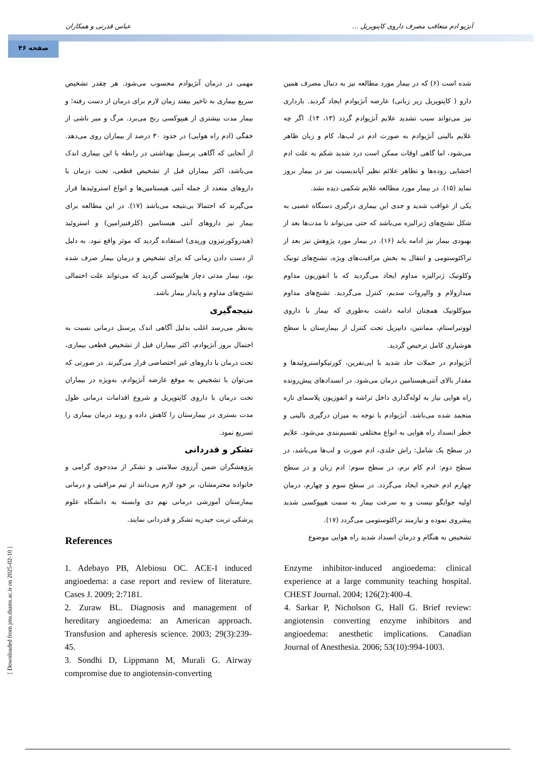آنژیو ادم متعاقب مصرف داروی کاپتوپریل ... عباس قدرتی و همکاران
صفحه ۴۶
[ Downloaded from jms.thums.ac.ir on 2025-02-10 ]
شده است (۶) که در بیمار مورد مطالعه نیز به دنبال مصرف همین دارو ( کاپتوپریل زیر زبانی) عارضه آنژیوادم ایجاد گردید. بارداری نیز می‌تواند سبب تشدید علایم آنژیوادم گردد (۱۳، ۱۴). اگر چه علایم بالینی آنژیوادم به صورت ادم در لب‌ها، کام و زبان ظاهر می‌شود، اما گاهی اوقات ممکن است درد شدید شکم به علت ادم احشایی روده‌ها و تظاهر علائم نظیر آپاندیسیت نیز در بیمار بروز نماید (۱۵). در بیمار مورد مطالعه علایم شکمی دیده نشد.
یکی از عواقب شدید و جدی این بیماری درگیری دستگاه عصبی به شکل تشنج‌های ژنرالیزه می‌باشد که حتی می‌تواند تا مدت‌ها بعد از بهبودی بیمار نیز ادامه یابد (۱۶). در بیمار مورد پژوهش نیز بعد از تراکئوستومی و انتقال به بخش مراقبت‌های ویژه، تشنج‌های تونیک وکلونیک ژنرالیزه مداوم ایجاد می‌گردید که با انفوزیون مداوم میدازولام و والپروات سدیم، کنترل می‌گردید. تشنج‌های مداوم میوکلونیک همچنان ادامه داشت به‌طوری که بیمار با داروی لووتیراستام، ممانتین، دانپزیل تحت کنترل از بیمارستان با سطح هوشیاری کامل ترخیص گردید.
آنژیوادم در حملات حاد شدید با اپی‌نفرین، کورتیکواستروئیدها و مقدار بالای آنتی‌هیستامین درمان می‌شود. در انسدادهای پیش‌رونده راه هوایی نیاز به لوله‌گذاری داخل تراشه و انفوزیون پلاسمای تازه منجمد شده می‌باشد. آنژیوادم با توجه به میزان درگیری بالینی و خطر انسداد راه هوایی به انواع مختلفی تقسیم‌بندی می‌شود. علایم در سطح یک شامل: راش جلدی، ادم صورت و لب‌ها می‌باشد، در سطح دوم: ادم کام نرم، در سطح سوم: ادم زبان و در سطح چهارم ادم حنجره ایجاد می‌گردد. در سطح سوم و چهارم، درمان اولیه جوابگو نیست و به سرعت بیمار به سمت هیپوکسی شدید پیشروی نموده و نیازمند تراکئوستومی می‌گردد (۱۷).
تشخیص به هنگام و درمان انسداد شدید راه هوایی موضوع
مهمی در درمان آنژیوادم محسوب می‌شود. هر چقدر تشخیص سریع بیماری به تاخیر بیفتد زمان لازم برای درمان از دست رفته؛ و بیمار مدت بیشتری از هیپوکسی رنج می‌برد. مرگ و میر ناشی از خفگی (ادم راه هوایی) در حدود ۳۰ درصد از بیماران روی می‌دهد. از آنجایی که آگاهی پرسنل بهداشتی در رابطه با این بیماری اندک می‌باشد، اکثر بیماران قبل از تشخیص قطعی، تحت درمان با داروهای متعدد از جمله آنتی هیستامین‌ها و انواع استروئیدها قرار می‌گیرند که احتمالا بی‌نتیجه می‌باشد (۱۷). در این مطالعه برای بیمار نیز داروهای آنتی هیستامین (کلرفنیرامین) و استروئید (هیدروکورتیزون وریدی) استفاده گردید که موثر واقع نبود. به دلیل از دست دادن زمانی که برای تشخیص و درمان بیمار صرف شده بود، بیمار مدتی دچار هایپوکسی گردید که می‌تواند علت احتمالی تشنج‌های مداوم و پایدار بیمار باشد.
نتیجه‌گیری
به‌نظر می‌رسد اغلب بدلیل آگاهی اندک پرسنل درمانی نسبت به احتمال بروز آنژیوادم، اکثر بیماران قبل از تشخیص قطعی بیماری، تحت درمان با داروهای غیر اختصاصی قرار می‌گیرند. در صورتی که می‌توان با تشخیص به موقع عارضه آنژیوادم، به‌ویژه در بیماران تحت درمان با داروی کاپتوپریل و شروع اقدامات درمانی طول مدت بستری در بیمارستان را کاهش داده و روند درمان بیماری را تسریع نمود.
تشکر و قدردانی
پژوهشگران ضمن آرزوی سلامتی و تشکر از مددجوی گرامی و خانواده محترمشان، بر خود لازم می‌دانند از تیم مراقبتی و درمانی بیمارستان آموزشی درمانی نهم دی وابسته به دانشگاه علوم پزشکی تربت حیدریه تشکر و قدردانی نمایند.
References
1. Adebayo PB, Alebiosu OC. ACE-I induced angioedema: a case report and review of literature. Cases J. 2009; 2:7181.
2. Zuraw BL. Diagnosis and management of hereditary angioedema: an American approach. Transfusion and apheresis science. 2003; 29(3):239-45.
3. Sondhi D, Lippmann M, Murali G. Airway compromise due to angiotensin-converting
Enzyme inhibitor-induced angioedema: clinical experience at a large community teaching hospital. CHEST Journal. 2004; 126(2):400-4.
4. Sarkar P, Nicholson G, Hall G. Brief review: angiotensin converting enzyme inhibitors and angioedema: anesthetic implications. Canadian Journal of Anesthesia. 2006; 53(10):994-1003.